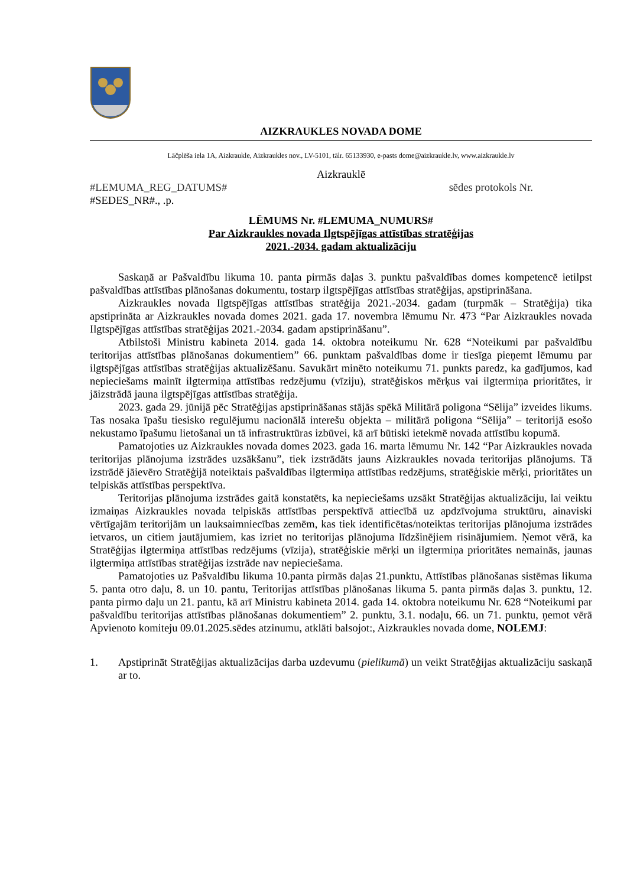AIZKRAUKLES NOVADA DOME
Lāčplēša iela 1A, Aizkraukle, Aizkraukles nov., LV-5101, tālr. 65133930, e-pasts dome@aizkraukle.lv, www.aizkraukle.lv
Aizkrauklē
#LEMUMA_REG_DATUMS# sēdes protokols Nr.
#SEDES_NR#., .p.
LĒMUMS Nr. #LEMUMA_NUMURS#
Par Aizkraukles novada Ilgtspējīgas attīstības stratēģijas
2021.-2034. gadam aktualizāciju
Saskaņā ar Pašvaldību likuma 10. panta pirmās daļas 3. punktu pašvaldības domes kompetencē ietilpst pašvaldības attīstības plānošanas dokumentu, tostarp ilgtspējīgas attīstības stratēģijas, apstiprināšana.
Aizkraukles novada Ilgtspējīgas attīstības stratēģija 2021.-2034. gadam (turpmāk – Stratēģija) tika apstiprināta ar Aizkraukles novada domes 2021. gada 17. novembra lēmumu Nr. 473 “Par Aizkraukles novada Ilgtspējīgas attīstības stratēģijas 2021.-2034. gadam apstiprināšanu”.
Atbilstoši Ministru kabineta 2014. gada 14. oktobra noteikumu Nr. 628 “Noteikumi par pašvaldību teritorijas attīstības plānošanas dokumentiem” 66. punktam pašvaldības dome ir tiesīga pieņemt lēmumu par ilgtspējīgas attīstības stratēģijas aktualizēšanu. Savukārt minēto noteikumu 71. punkts paredz, ka gadījumos, kad nepieciešams mainīt ilgtermiņa attīstības redzējumu (vīziju), stratēģiskos mērķus vai ilgtermiņa prioritātes, ir jāizstrādā jauna ilgtspējīgas attīstības stratēģija.
2023. gada 29. jūnijā pēc Stratēģijas apstiprināšanas stājās spēkā Militārā poligona “Sēlija” izveides likums. Tas nosaka īpašu tiesisko regulējumu nacionālā interešu objekta – militārā poligona “Sēlija” – teritorijā esošo nekustamo īpašumu lietošanai un tā infrastruktūras izbūvei, kā arī būtiski ietekmē novada attīstību kopumā.
Pamatojoties uz Aizkraukles novada domes 2023. gada 16. marta lēmumu Nr. 142 “Par Aizkraukles novada teritorijas plānojuma izstrādes uzsākšanu”, tiek izstrādāts jauns Aizkraukles novada teritorijas plānojums. Tā izstrādē jāievēro Stratēģijā noteiktais pašvaldības ilgtermiņa attīstības redzējums, stratēģiskie mērķi, prioritātes un telpiskās attīstības perspektīva.
Teritorijas plānojuma izstrādes gaitā konstatēts, ka nepieciešams uzsākt Stratēģijas aktualizāciju, lai veiktu izmaiņas Aizkraukles novada telpiskās attīstības perspektīvā attiecībā uz apdzīvojuma struktūru, ainaviski vērtīgajām teritorijām un lauksaimniecības zemēm, kas tiek identificētas/noteiktas teritorijas plānojuma izstrādes ietvaros, un citiem jautājumiem, kas izriet no teritorijas plānojuma līdzšinējiem risinājumiem. Ņemot vērā, ka Stratēģijas ilgtermiņa attīstības redzējums (vīzija), stratēģiskie mērķi un ilgtermiņa prioritātes nemainās, jaunas ilgtermiņa attīstības stratēģijas izstrāde nav nepieciešama.
Pamatojoties uz Pašvaldību likuma 10.panta pirmās daļas 21.punktu, Attīstības plānošanas sistēmas likuma 5. panta otro daļu, 8. un 10. pantu, Teritorijas attīstības plānošanas likuma 5. panta pirmās daļas 3. punktu, 12. panta pirmo daļu un 21. pantu, kā arī Ministru kabineta 2014. gada 14. oktobra noteikumu Nr. 628 “Noteikumi par pašvaldību teritorijas attīstības plānošanas dokumentiem” 2. punktu, 3.1. nodaļu, 66. un 71. punktu, ņemot vērā Apvienoto komiteju 09.01.2025.sēdes atzinumu, atklāti balsojot:, Aizkraukles novada dome, NOLEMJ:
1. Apstiprināt Stratēģijas aktualizācijas darba uzdevumu (pielikumā) un veikt Stratēģijas aktualizāciju saskaņā ar to.